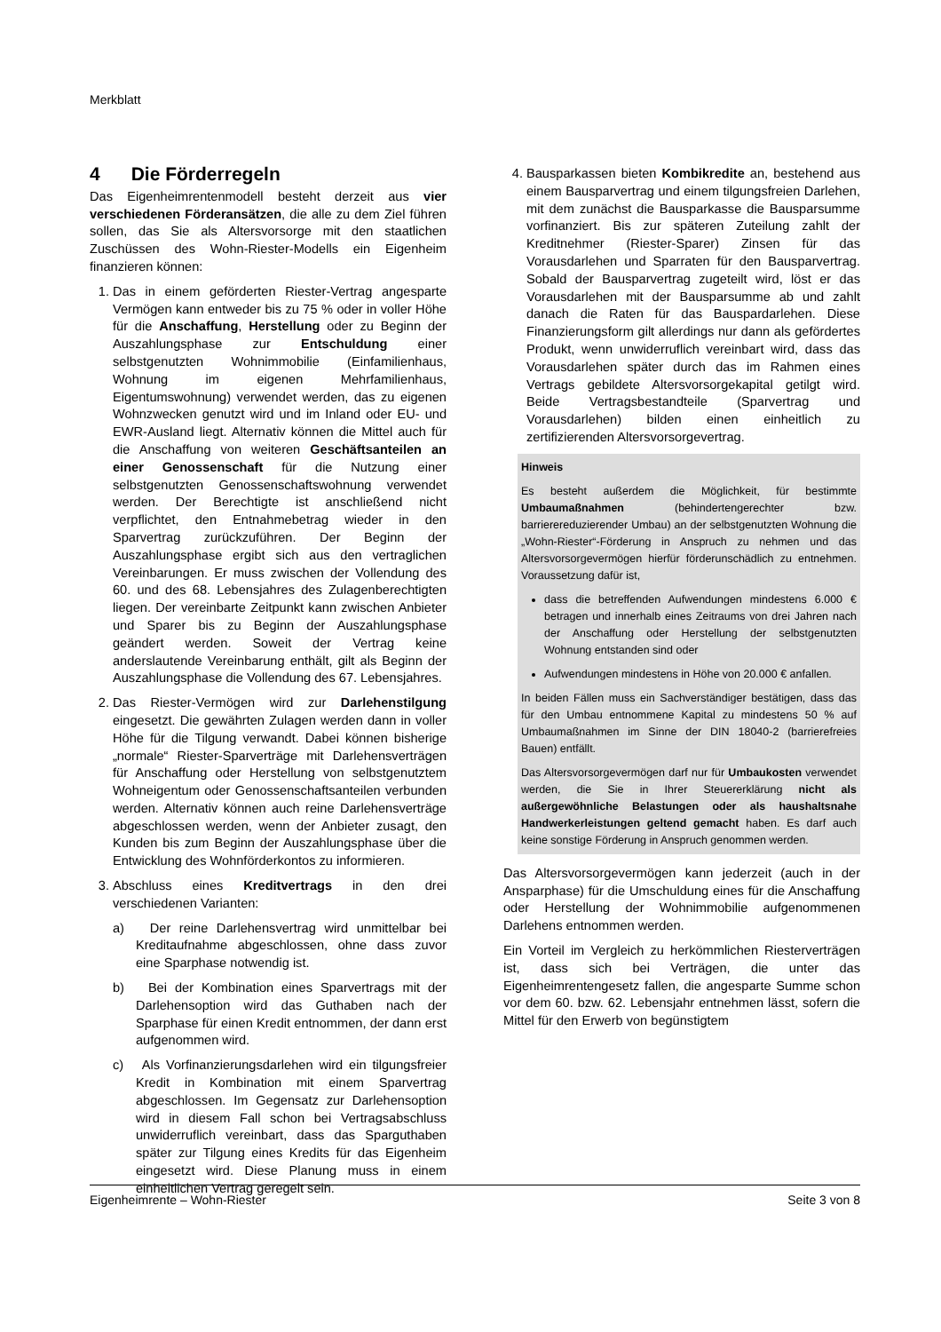Merkblatt
4 Die Förderregeln
Das Eigenheimrentenmodell besteht derzeit aus vier verschiedenen Förderansätzen, die alle zu dem Ziel führen sollen, das Sie als Altersvorsorge mit den staatlichen Zuschüssen des Wohn-Riester-Modells ein Eigenheim finanzieren können:
1. Das in einem geförderten Riester-Vertrag angesparte Vermögen kann entweder bis zu 75 % oder in voller Höhe für die Anschaffung, Herstellung oder zu Beginn der Auszahlungsphase zur Entschuldung einer selbstgenutzten Wohnimmobilie (Einfamilienhaus, Wohnung im eigenen Mehrfamilienhaus, Eigentumswohnung) verwendet werden, das zu eigenen Wohnzwecken genutzt wird und im Inland oder EU- und EWR-Ausland liegt. Alternativ können die Mittel auch für die Anschaffung von weiteren Geschäftsanteilen an einer Genossenschaft für die Nutzung einer selbstgenutzten Genossenschaftswohnung verwendet werden. Der Berechtigte ist anschließend nicht verpflichtet, den Entnahmebetrag wieder in den Sparvertrag zurückzuführen. Der Beginn der Auszahlungsphase ergibt sich aus den vertraglichen Vereinbarungen. Er muss zwischen der Vollendung des 60. und des 68. Lebensjahres des Zulagenberechtigten liegen. Der vereinbarte Zeitpunkt kann zwischen Anbieter und Sparer bis zu Beginn der Auszahlungsphase geändert werden. Soweit der Vertrag keine anderslautende Vereinbarung enthält, gilt als Beginn der Auszahlungsphase die Vollendung des 67. Lebensjahres.
2. Das Riester-Vermögen wird zur Darlehenstilgung eingesetzt. Die gewährten Zulagen werden dann in voller Höhe für die Tilgung verwandt. Dabei können bisherige „normale“ Riester-Sparverträge mit Darlehensverträgen für Anschaffung oder Herstellung von selbstgenutztem Wohneigentum oder Genossenschaftsanteilen verbunden werden. Alternativ können auch reine Darlehensverträge abgeschlossen werden, wenn der Anbieter zusagt, den Kunden bis zum Beginn der Auszahlungsphase über die Entwicklung des Wohnförderkontos zu informieren.
3. Abschluss eines Kreditvertrags in den drei verschiedenen Varianten:
a) Der reine Darlehensvertrag wird unmittelbar bei Kreditaufnahme abgeschlossen, ohne dass zuvor eine Sparphase notwendig ist.
b) Bei der Kombination eines Sparvertrags mit der Darlehensoption wird das Guthaben nach der Sparphase für einen Kredit entnommen, der dann erst aufgenommen wird.
c) Als Vorfinanzierungsdarlehen wird ein tilgungsfreier Kredit in Kombination mit einem Sparvertrag abgeschlossen. Im Gegensatz zur Darlehensoption wird in diesem Fall schon bei Vertragsabschluss unwiderruflich vereinbart, dass das Sparguthaben später zur Tilgung eines Kredits für das Eigenheim eingesetzt wird. Diese Planung muss in einem einheitlichen Vertrag geregelt sein.
4. Bausparkassen bieten Kombikredite an, bestehend aus einem Bausparvertrag und einem tilgungsfreien Darlehen, mit dem zunächst die Bausparkasse die Bausparsumme vorfinanziert. Bis zur späteren Zuteilung zahlt der Kreditnehmer (Riester-Sparer) Zinsen für das Vorausdarlehen und Sparraten für den Bausparvertrag. Sobald der Bausparvertrag zugeteilt wird, löst er das Vorausdarlehen mit der Bausparsumme ab und zahlt danach die Raten für das Bauspardarlehen. Diese Finanzierungsform gilt allerdings nur dann als gefördertes Produkt, wenn unwiderruflich vereinbart wird, dass das Vorausdarlehen später durch das im Rahmen eines Vertrags gebildete Altersvorsorgekapital getilgt wird. Beide Vertragsbestandteile (Sparvertrag und Vorausdarlehen) bilden einen einheitlich zu zertifizierenden Altersvorsorgevertrag.
Hinweis
Es besteht außerdem die Möglichkeit, für bestimmte Umbaumaßnahmen (behindertengerechter bzw. barrierereduzierender Umbau) an der selbstgenutzten Wohnung die „Wohn-Riester“-Förderung in Anspruch zu nehmen und das Altersvorsorgevermögen hierfür förderunschädlich zu entnehmen. Voraussetzung dafür ist,
dass die betreffenden Aufwendungen mindestens 6.000 € betragen und innerhalb eines Zeitraums von drei Jahren nach der Anschaffung oder Herstellung der selbstgenutzten Wohnung entstanden sind oder
Aufwendungen mindestens in Höhe von 20.000 € anfallen.
In beiden Fällen muss ein Sachverständiger bestätigen, dass das für den Umbau entnommene Kapital zu mindestens 50 % auf Umbaumaßnahmen im Sinne der DIN 18040-2 (barrierefreies Bauen) entfällt.
Das Altersvorsorgevermögen darf nur für Umbaukosten verwendet werden, die Sie in Ihrer Steuererklärung nicht als außergewöhnliche Belastungen oder als haushaltsnahe Handwerkerleistungen geltend gemacht haben. Es darf auch keine sonstige Förderung in Anspruch genommen werden.
Das Altersvorsorgevermögen kann jederzeit (auch in der Ansparphase) für die Umschuldung eines für die Anschaffung oder Herstellung der Wohnimmobilie aufgenommenen Darlehens entnommen werden.
Ein Vorteil im Vergleich zu herkömmlichen Riesterverträgen ist, dass sich bei Verträgen, die unter das Eigenheimrentengesetz fallen, die angesparte Summe schon vor dem 60. bzw. 62. Lebensjahr entnehmen lässt, sofern die Mittel für den Erwerb von begünstigtem
Eigenheimrente – Wohn-Riester Seite 3 von 8